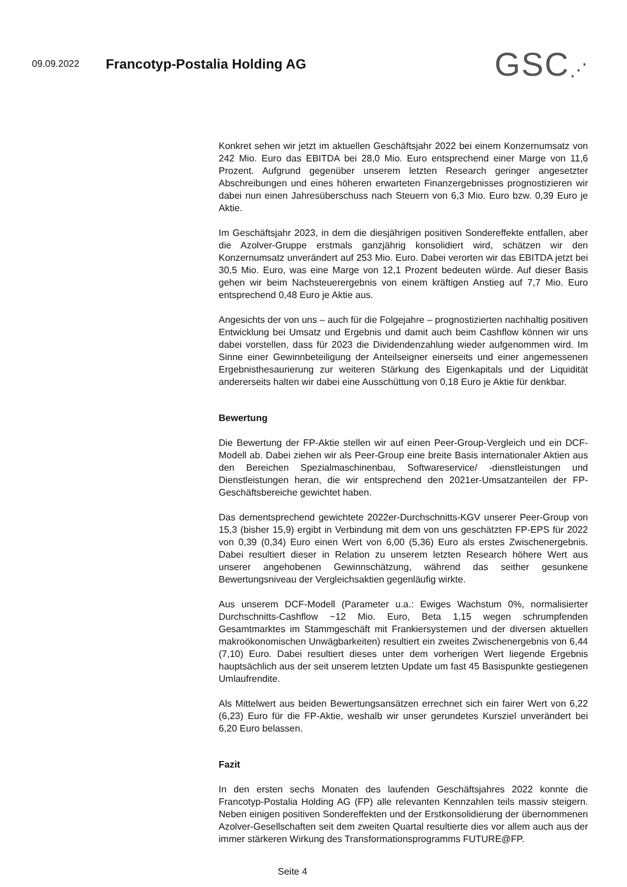09.09.2022
Francotyp-Postalia Holding AG
GSC⋰
Konkret sehen wir jetzt im aktuellen Geschäftsjahr 2022 bei einem Konzern­umsatz von 242 Mio. Euro das EBITDA bei 28,0 Mio. Euro entsprechend einer Marge von 11,6 Prozent. Aufgrund gegenüber unserem letzten Research ge­ringer angesetzter Abschreibungen und eines höheren erwarteten Finanzer­gebnisses prognostizieren wir dabei nun einen Jahresüberschuss nach Steu­ern von 6,3 Mio. Euro bzw. 0,39 Euro je Aktie.
Im Geschäftsjahr 2023, in dem die diesjährigen positiven Sondereffekte entfal­len, aber die Azolver-Gruppe erstmals ganzjährig konsolidiert wird, schätzen wir den Konzernumsatz unverändert auf 253 Mio. Euro. Dabei verorten wir das EBITDA jetzt bei 30,5 Mio. Euro, was eine Marge von 12,1 Prozent be­deuten würde. Auf dieser Basis gehen wir beim Nachsteuerergebnis von ei­nem kräftigen Anstieg auf 7,7 Mio. Euro entsprechend 0,48 Euro je Aktie aus.
Angesichts der von uns – auch für die Folgejahre – prognostizierten nachhal­tig positiven Entwicklung bei Umsatz und Ergebnis und damit auch beim Cashflow können wir uns dabei vorstellen, dass für 2023 die Dividendenzah­lung wieder aufgenommen wird. Im Sinne einer Gewinnbeteiligung der An­teilseigner einerseits und einer angemessenen Ergebnisthesaurierung zur weiteren Stärkung des Eigenkapitals und der Liquidität andererseits halten wir dabei eine Ausschüttung von 0,18 Euro je Aktie für denkbar.
Bewertung
Die Bewertung der FP-Aktie stellen wir auf einen Peer-Group-Vergleich und ein DCF-Modell ab. Dabei ziehen wir als Peer-Group eine breite Basis interna­tionaler Aktien aus den Bereichen Spezialmaschinenbau, Softwareservice/ -dienstleistungen und Dienstleistungen heran, die wir entsprechend den 2021er-Umsatzanteilen der FP-Geschäftsbereiche gewichtet haben.
Das dementsprechend gewichtete 2022er-Durchschnitts-KGV unserer Peer-Group von 15,3 (bisher 15,9) ergibt in Verbindung mit dem von uns geschätz­ten FP-EPS für 2022 von 0,39 (0,34) Euro einen Wert von 6,00 (5,36) Euro als erstes Zwischenergebnis. Dabei resultiert dieser in Relation zu unserem letz­ten Research höhere Wert aus unserer angehobenen Gewinnschätzung, wäh­rend das seither gesunkene Bewertungsniveau der Vergleichsaktien gegen­läufig wirkte.
Aus unserem DCF-Modell (Parameter u.a.: Ewiges Wachstum 0%, normali­sierter Durchschnitts-Cashflow ~12 Mio. Euro, Beta 1,15 wegen schrumpfen­den Gesamtmarktes im Stammgeschäft mit Frankiersystemen und der diver­sen aktuellen makroökonomischen Unwägbarkeiten) resultiert ein zweites Zwischenergebnis von 6,44 (7,10) Euro. Dabei resultiert dieses unter dem vorherigen Wert liegende Ergebnis hauptsächlich aus der seit unserem letzten Update um fast 45 Basispunkte gestiegenen Umlaufrendite.
Als Mittelwert aus beiden Bewertungsansätzen errechnet sich ein fairer Wert von 6,22 (6,23) Euro für die FP-Aktie, weshalb wir unser gerundetes Kursziel unverändert bei 6,20 Euro belassen.
Fazit
In den ersten sechs Monaten des laufenden Geschäftsjahres 2022 konnte die Francotyp-Postalia Holding AG (FP) alle relevanten Kennzahlen teils massiv steigern. Neben einigen positiven Sondereffekten und der Erstkonsolidierung der übernommenen Azolver-Gesellschaften seit dem zweiten Quartal resul­tierte dies vor allem auch aus der immer stärkeren Wirkung des Transformati­onsprogramms FUTURE@FP.
Seite 4